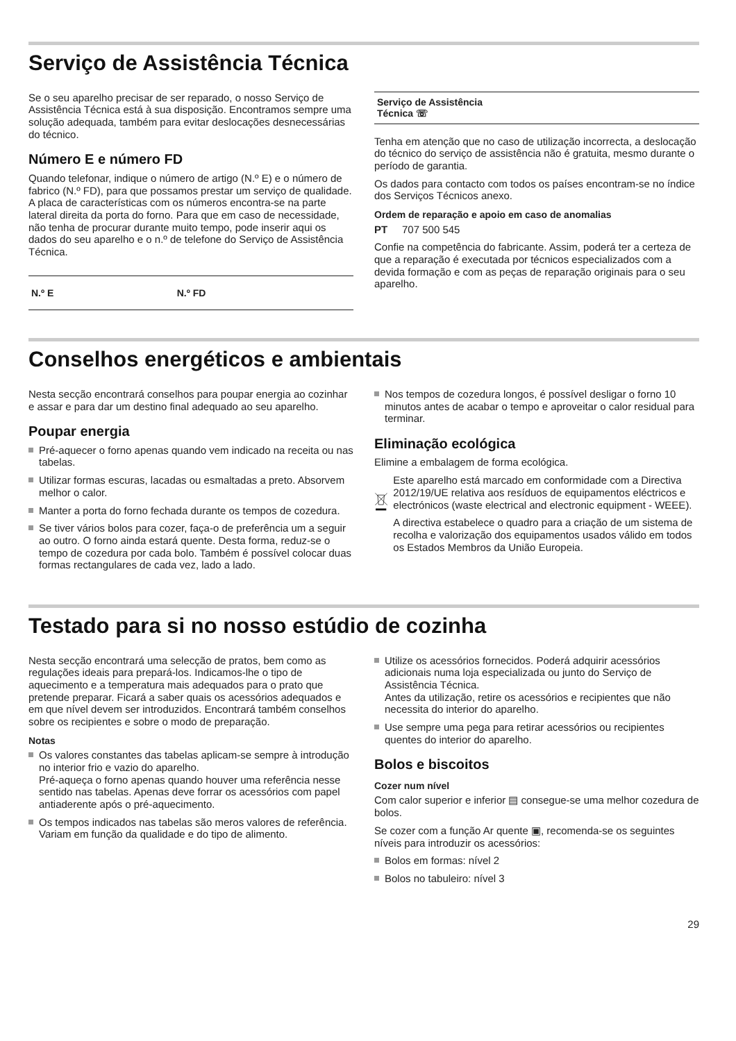Serviço de Assistência Técnica
Se o seu aparelho precisar de ser reparado, o nosso Serviço de Assistência Técnica está à sua disposição. Encontramos sempre uma solução adequada, também para evitar deslocações desnecessárias do técnico.
Número E e número FD
Quando telefonar, indique o número de artigo (N.º E) e o número de fabrico (N.º FD), para que possamos prestar um serviço de qualidade. A placa de características com os números encontra-se na parte lateral direita da porta do forno. Para que em caso de necessidade, não tenha de procurar durante muito tempo, pode inserir aqui os dados do seu aparelho e o n.º de telefone do Serviço de Assistência Técnica.
| N.º E | N.º FD |
Serviço de Assistência
Técnica ☏
Tenha em atenção que no caso de utilização incorrecta, a deslocação do técnico do serviço de assistência não é gratuita, mesmo durante o período de garantia.
Os dados para contacto com todos os países encontram-se no índice dos Serviços Técnicos anexo.
Ordem de reparação e apoio em caso de anomalias
PT 707 500 545
Confie na competência do fabricante. Assim, poderá ter a certeza de que a reparação é executada por técnicos especializados com a devida formação e com as peças de reparação originais para o seu aparelho.
Conselhos energéticos e ambientais
Nesta secção encontrará conselhos para poupar energia ao cozinhar e assar e para dar um destino final adequado ao seu aparelho.
Poupar energia
Pré-aquecer o forno apenas quando vem indicado na receita ou nas tabelas.
Utilizar formas escuras, lacadas ou esmaltadas a preto. Absorvem melhor o calor.
Manter a porta do forno fechada durante os tempos de cozedura.
Se tiver vários bolos para cozer, faça-o de preferência um a seguir ao outro. O forno ainda estará quente. Desta forma, reduz-se o tempo de cozedura por cada bolo. Também é possível colocar duas formas rectangulares de cada vez, lado a lado.
Nos tempos de cozedura longos, é possível desligar o forno 10 minutos antes de acabar o tempo e aproveitar o calor residual para terminar.
Eliminação ecológica
Elimine a embalagem de forma ecológica.
Este aparelho está marcado em conformidade com a Directiva 2012/19/UE relativa aos resíduos de equipamentos eléctricos e electrónicos (waste electrical and electronic equipment - WEEE).
A directiva estabelece o quadro para a criação de um sistema de recolha e valorização dos equipamentos usados válido em todos os Estados Membros da União Europeia.
Testado para si no nosso estúdio de cozinha
Nesta secção encontrará uma selecção de pratos, bem como as regulações ideais para prepará-los. Indicamos-lhe o tipo de aquecimento e a temperatura mais adequados para o prato que pretende preparar. Ficará a saber quais os acessórios adequados e em que nível devem ser introduzidos. Encontrará também conselhos sobre os recipientes e sobre o modo de preparação.
Notas
Os valores constantes das tabelas aplicam-se sempre à introdução no interior frio e vazio do aparelho.
Pré-aqueça o forno apenas quando houver uma referência nesse sentido nas tabelas. Apenas deve forrar os acessórios com papel antiaderente após o pré-aquecimento.
Os tempos indicados nas tabelas são meros valores de referência. Variam em função da qualidade e do tipo de alimento.
Utilize os acessórios fornecidos. Poderá adquirir acessórios adicionais numa loja especializada ou junto do Serviço de Assistência Técnica.
Antes da utilização, retire os acessórios e recipientes que não necessita do interior do aparelho.
Use sempre uma pega para retirar acessórios ou recipientes quentes do interior do aparelho.
Bolos e biscoitos
Cozer num nível
Com calor superior e inferior ▤ consegue-se uma melhor cozedura de bolos.
Se cozer com a função Ar quente ▣, recomenda-se os seguintes níveis para introduzir os acessórios:
Bolos em formas: nível 2
Bolos no tabuleiro: nível 3
29